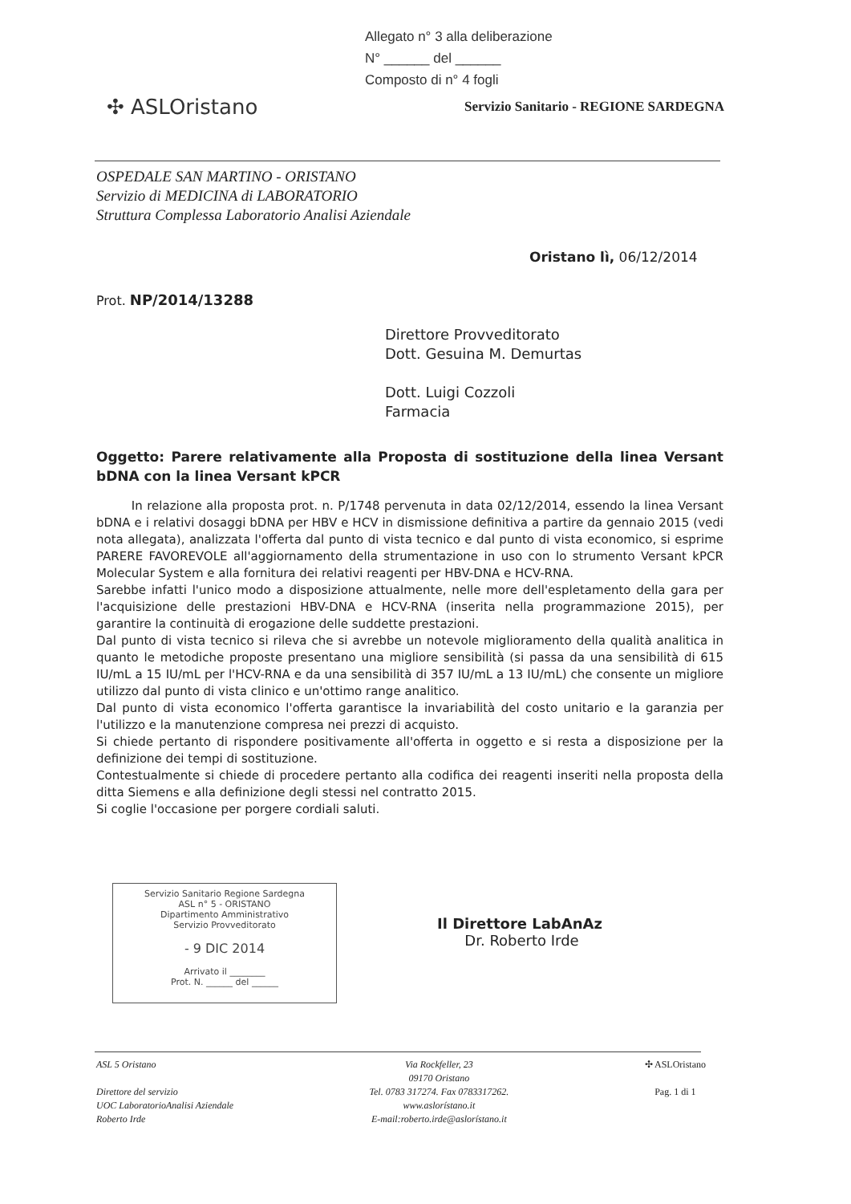Allegato n° 3 alla deliberazione
N° ______ del ______
Composto di n° 4 fogli
✣ ASLOristano
Servizio Sanitario - REGIONE SARDEGNA
OSPEDALE SAN MARTINO - ORISTANO
Servizio di MEDICINA di LABORATORIO
Struttura Complessa Laboratorio Analisi Aziendale
Oristano lì, 06/12/2014
Prot. NP/2014/13288
Direttore Provveditorato
Dott. Gesuina M. Demurtas
Dott. Luigi Cozzoli
Farmacia
Oggetto: Parere relativamente alla Proposta di sostituzione della linea Versant bDNA con la linea Versant kPCR
In relazione alla proposta prot. n. P/1748 pervenuta in data 02/12/2014, essendo la linea Versant bDNA e i relativi dosaggi bDNA per HBV e HCV in dismissione definitiva a partire da gennaio 2015 (vedi nota allegata), analizzata l'offerta dal punto di vista tecnico e dal punto di vista economico, si esprime PARERE FAVOREVOLE all'aggiornamento della strumentazione in uso con lo strumento Versant kPCR Molecular System e alla fornitura dei relativi reagenti per HBV-DNA e HCV-RNA.
Sarebbe infatti l'unico modo a disposizione attualmente, nelle more dell'espletamento della gara per l'acquisizione delle prestazioni HBV-DNA e HCV-RNA (inserita nella programmazione 2015), per garantire la continuità di erogazione delle suddette prestazioni.
Dal punto di vista tecnico si rileva che si avrebbe un notevole miglioramento della qualità analitica in quanto le metodiche proposte presentano una migliore sensibilità (si passa da una sensibilità di 615 IU/mL a 15 IU/mL per l'HCV-RNA e da una sensibilità di 357 IU/mL a 13 IU/mL) che consente un migliore utilizzo dal punto di vista clinico e un'ottimo range analitico.
Dal punto di vista economico l'offerta garantisce la invariabilità del costo unitario e la garanzia per l'utilizzo e la manutenzione compresa nei prezzi di acquisto.
Si chiede pertanto di rispondere positivamente all'offerta in oggetto e si resta a disposizione per la definizione dei tempi di sostituzione.
Contestualmente si chiede di procedere pertanto alla codifica dei reagenti inseriti nella proposta della ditta Siemens e alla definizione degli stessi nel contratto 2015.
Si coglie l'occasione per porgere cordiali saluti.
Servizio Sanitario Regione Sardegna
ASL n° 5 - ORISTANO
Dipartimento Amministrativo
Servizio Provveditorato
- 9 DIC 2014
Arrivato il ________
Prot. N. ______ del ______
Il Direttore LabAnAz
Dr. Roberto Irde
ASL 5 Oristano
Direttore del servizio
UOC LaboratorioAnalisi Aziendale
Roberto Irde
Via Rockfeller, 23
09170 Oristano
Tel. 0783 317274. Fax 0783317262.
www.aslorístano.it
E-mail:roberto.irde@aslorístano.it
✣ ASLOristano
Pag. 1 di 1